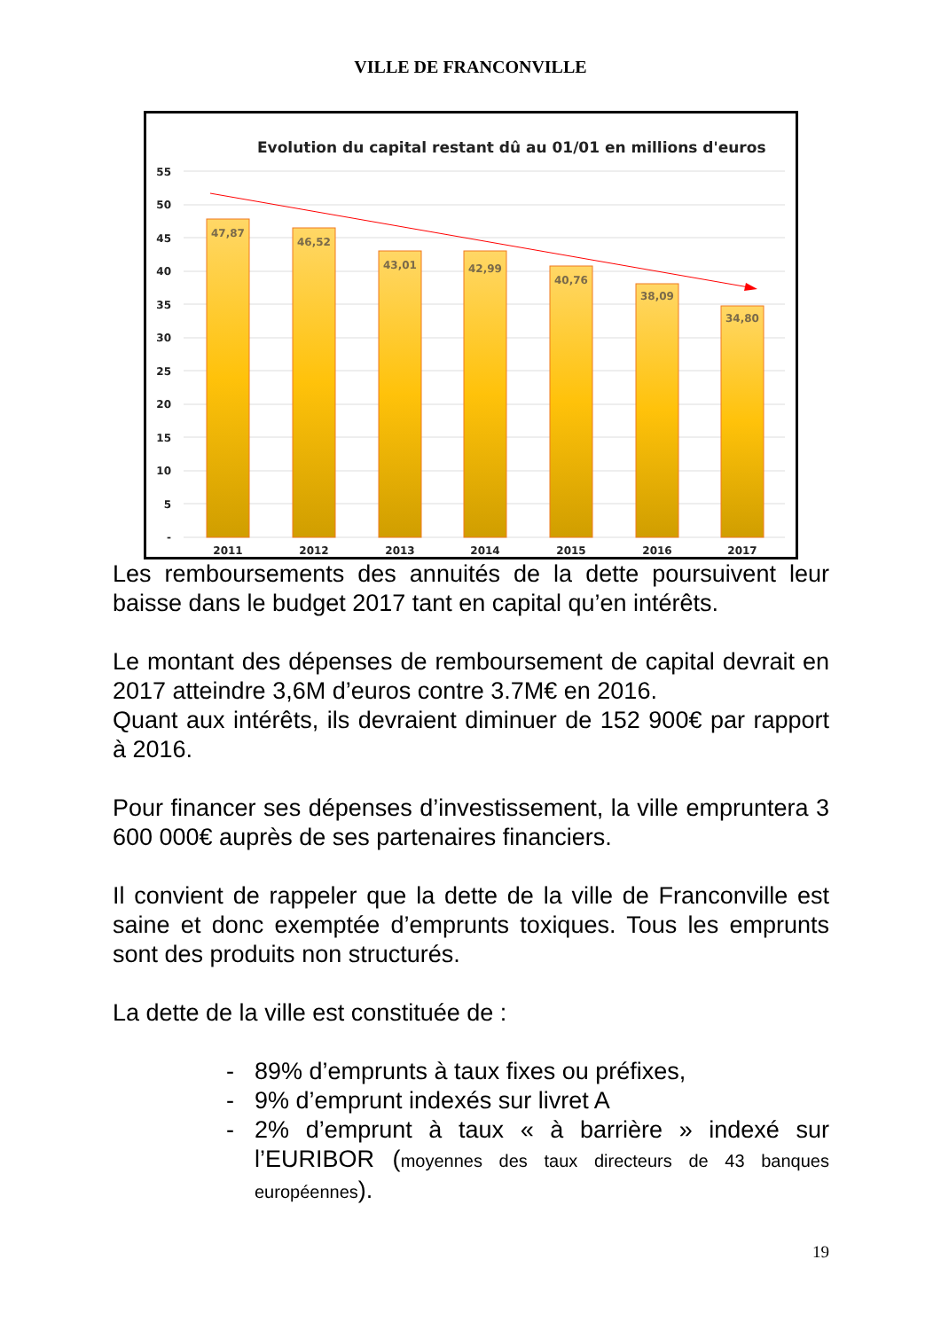VILLE DE FRANCONVILLE
Evolution du capital restant dû au 01/01 en millions d'euros
55
50
45
40
35
30
25
20
15
10
5
-
47,87
46,52
43,01
42,99
40,76
38,09
34,80
2011
2012
2013
2014
2015
2016
2017
Les remboursements des annuités de la dette poursuivent leur baisse dans le budget 2017 tant en capital qu’en intérêts.
Le montant des dépenses de remboursement de capital devrait en 2017 atteindre 3,6M d’euros contre 3.7M€ en 2016.
Quant aux intérêts, ils devraient diminuer de 152 900€ par rapport à 2016.
Pour financer ses dépenses d’investissement, la ville empruntera 3 600 000€ auprès de ses partenaires financiers.
Il convient de rappeler que la dette de la ville de Franconville est saine et donc exemptée d’emprunts toxiques. Tous les emprunts sont des produits non structurés.
La dette de la ville est constituée de :
- 89% d’emprunts à taux fixes ou préfixes,
- 9% d’emprunt indexés sur livret A
- 2% d’emprunt à taux « à barrière » indexé sur l’EURIBOR (moyennes des taux directeurs de 43 banques européennes).
19